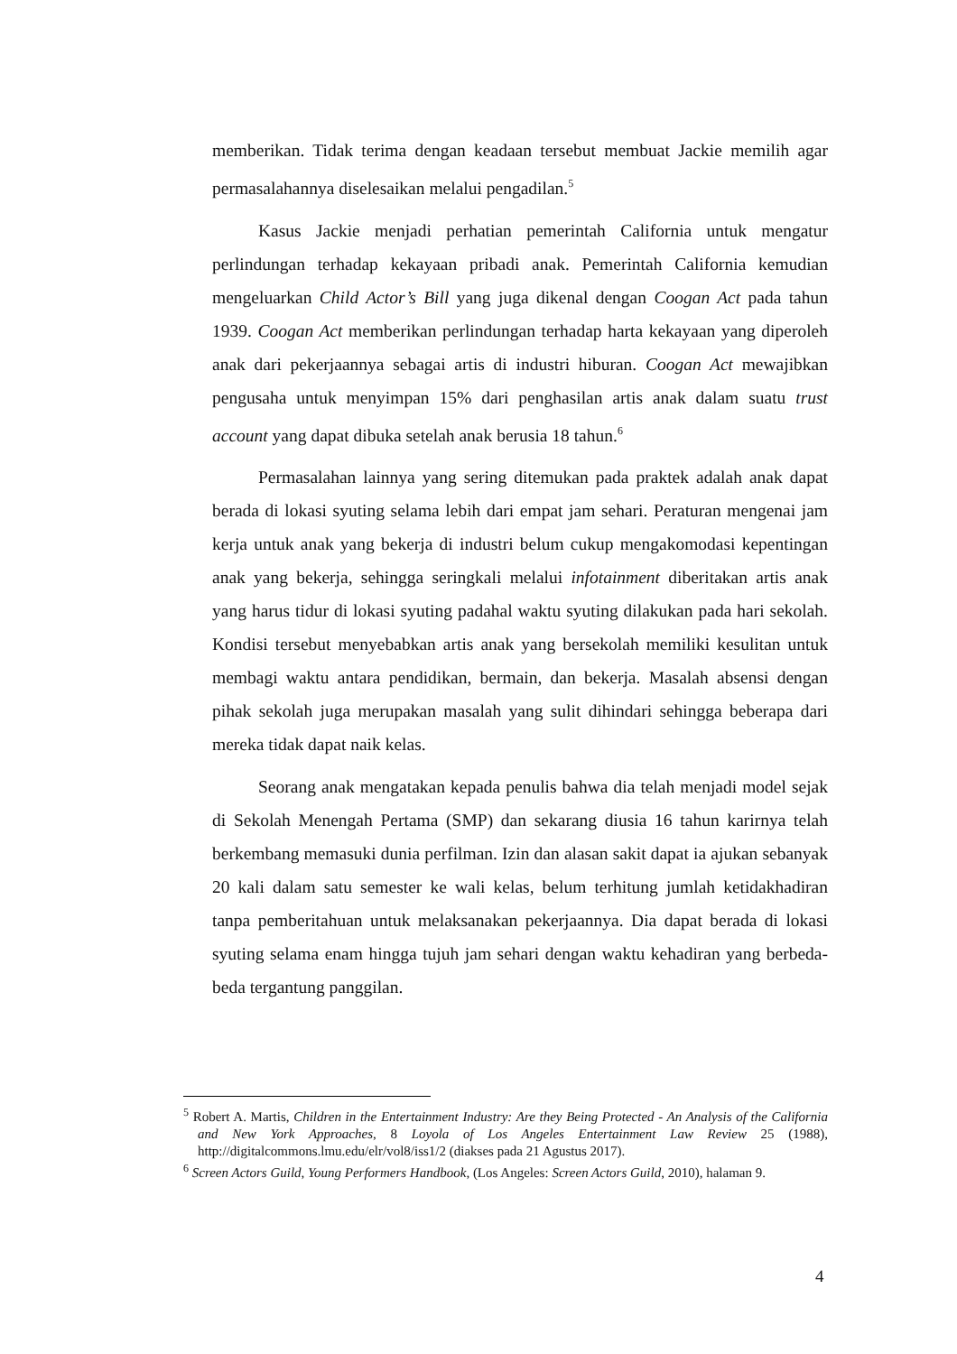memberikan. Tidak terima dengan keadaan tersebut membuat Jackie memilih agar permasalahannya diselesaikan melalui pengadilan.<sup>5</sup>
Kasus Jackie menjadi perhatian pemerintah California untuk mengatur perlindungan terhadap kekayaan pribadi anak. Pemerintah California kemudian mengeluarkan Child Actor’s Bill yang juga dikenal dengan Coogan Act pada tahun 1939. Coogan Act memberikan perlindungan terhadap harta kekayaan yang diperoleh anak dari pekerjaannya sebagai artis di industri hiburan. Coogan Act mewajibkan pengusaha untuk menyimpan 15% dari penghasilan artis anak dalam suatu trust account yang dapat dibuka setelah anak berusia 18 tahun.<sup>6</sup>
Permasalahan lainnya yang sering ditemukan pada praktek adalah anak dapat berada di lokasi syuting selama lebih dari empat jam sehari. Peraturan mengenai jam kerja untuk anak yang bekerja di industri belum cukup mengakomodasi kepentingan anak yang bekerja, sehingga seringkali melalui infotainment diberitakan artis anak yang harus tidur di lokasi syuting padahal waktu syuting dilakukan pada hari sekolah. Kondisi tersebut menyebabkan artis anak yang bersekolah memiliki kesulitan untuk membagi waktu antara pendidikan, bermain, dan bekerja. Masalah absensi dengan pihak sekolah juga merupakan masalah yang sulit dihindari sehingga beberapa dari mereka tidak dapat naik kelas.
Seorang anak mengatakan kepada penulis bahwa dia telah menjadi model sejak di Sekolah Menengah Pertama (SMP) dan sekarang diusia 16 tahun karirnya telah berkembang memasuki dunia perfilman. Izin dan alasan sakit dapat ia ajukan sebanyak 20 kali dalam satu semester ke wali kelas, belum terhitung jumlah ketidakhadiran tanpa pemberitahuan untuk melaksanakan pekerjaannya. Dia dapat berada di lokasi syuting selama enam hingga tujuh jam sehari dengan waktu kehadiran yang berbeda-beda tergantung panggilan.
<sup>5</sup> Robert A. Martis, Children in the Entertainment Industry: Are they Being Protected - An Analysis of the California and New York Approaches, 8 Loyola of Los Angeles Entertainment Law Review 25 (1988), http://digitalcommons.lmu.edu/elr/vol8/iss1/2 (diakses pada 21 Agustus 2017).
<sup>6</sup> Screen Actors Guild, Young Performers Handbook, (Los Angeles: Screen Actors Guild, 2010), halaman 9.
4